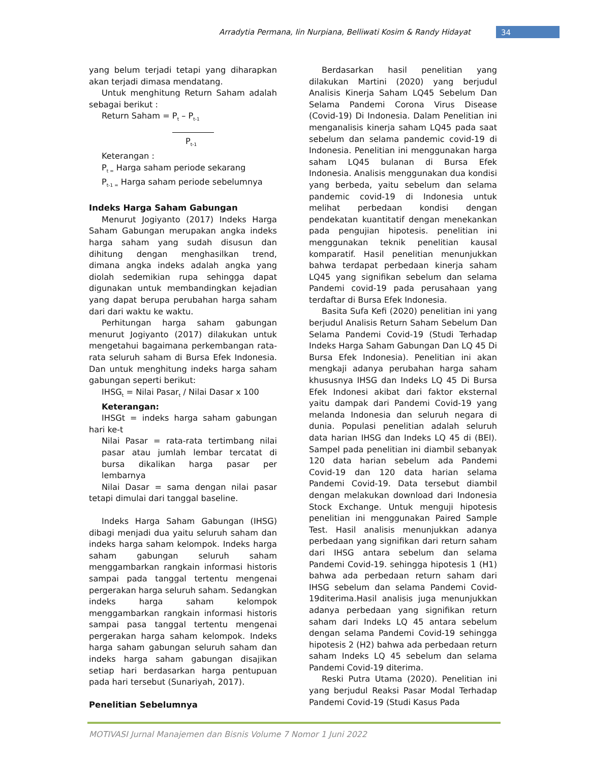Arradytia Permana, Iin Nurpiana, Belliwati Kosim & Randy Hidayat 34
yang belum terjadi tetapi yang diharapkan akan terjadi dimasa mendatang.
Untuk menghitung Return Saham adalah sebagai berikut :
Return Saham = P<sub>t</sub> – P<sub>t-1</sub>
P<sub>t-1</sub>
Keterangan :
P<sub>t =</sub> Harga saham periode sekarang
P<sub>t-1 =</sub> Harga saham periode sebelumnya
Indeks Harga Saham Gabungan
Menurut Jogiyanto (2017) Indeks Harga Saham Gabungan merupakan angka indeks harga saham yang sudah disusun dan dihitung dengan menghasilkan trend, dimana angka indeks adalah angka yang diolah sedemikian rupa sehingga dapat digunakan untuk membandingkan kejadian yang dapat berupa perubahan harga saham dari dari waktu ke waktu.
Perhitungan harga saham gabungan menurut Jogiyanto (2017) dilakukan untuk mengetahui bagaimana perkembangan rata-rata seluruh saham di Bursa Efek Indonesia. Dan untuk menghitung indeks harga saham gabungan seperti berikut:
IHSG<sub>t</sub> = Nilai Pasar<sub>t</sub> / Nilai Dasar x 100
Keterangan:
IHSGt = indeks harga saham gabungan hari ke-t
Nilai Pasar = rata-rata tertimbang nilai pasar atau jumlah lembar tercatat di bursa dikalikan harga pasar per lembarnya
Nilai Dasar = sama dengan nilai pasar tetapi dimulai dari tanggal baseline.
Indeks Harga Saham Gabungan (IHSG) dibagi menjadi dua yaitu seluruh saham dan indeks harga saham kelompok. Indeks harga saham gabungan seluruh saham menggambarkan rangkain informasi historis sampai pada tanggal tertentu mengenai pergerakan harga seluruh saham. Sedangkan indeks harga saham kelompok menggambarkan rangkain informasi historis sampai pasa tanggal tertentu mengenai pergerakan harga saham kelompok. Indeks harga saham gabungan seluruh saham dan indeks harga saham gabungan disajikan setiap hari berdasarkan harga pentupuan pada hari tersebut (Sunariyah, 2017).
Penelitian Sebelumnya
Berdasarkan hasil penelitian yang dilakukan Martini (2020) yang berjudul Analisis Kinerja Saham LQ45 Sebelum Dan Selama Pandemi Corona Virus Disease (Covid-19) Di Indonesia. Dalam Penelitian ini menganalisis kinerja saham LQ45 pada saat sebelum dan selama pandemic covid-19 di Indonesia. Penelitian ini menggunakan harga saham LQ45 bulanan di Bursa Efek Indonesia. Analisis menggunakan dua kondisi yang berbeda, yaitu sebelum dan selama pandemic covid-19 di Indonesia untuk melihat perbedaan kondisi dengan pendekatan kuantitatif dengan menekankan pada pengujian hipotesis. penelitian ini menggunakan teknik penelitian kausal komparatif. Hasil penelitian menunjukkan bahwa terdapat perbedaan kinerja saham LQ45 yang signifikan sebelum dan selama Pandemi covid-19 pada perusahaan yang terdaftar di Bursa Efek Indonesia.
Basita Sufa Kefi (2020) penelitian ini yang berjudul Analisis Return Saham Sebelum Dan Selama Pandemi Covid-19 (Studi Terhadap Indeks Harga Saham Gabungan Dan LQ 45 Di Bursa Efek Indonesia). Penelitian ini akan mengkaji adanya perubahan harga saham khususnya IHSG dan Indeks LQ 45 Di Bursa Efek Indonesi akibat dari faktor eksternal yaitu dampak dari Pandemi Covid-19 yang melanda Indonesia dan seluruh negara di dunia. Populasi penelitian adalah seluruh data harian IHSG dan Indeks LQ 45 di (BEI). Sampel pada penelitian ini diambil sebanyak 120 data harian sebelum ada Pandemi Covid-19 dan 120 data harian selama Pandemi Covid-19. Data tersebut diambil dengan melakukan download dari Indonesia Stock Exchange. Untuk menguji hipotesis penelitian ini menggunakan Paired Sample Test. Hasil analisis menunjukkan adanya perbedaan yang signifikan dari return saham dari IHSG antara sebelum dan selama Pandemi Covid-19. sehingga hipotesis 1 (H1) bahwa ada perbedaan return saham dari IHSG sebelum dan selama Pandemi Covid-19diterima.Hasil analisis juga menunjukkan adanya perbedaan yang signifikan return saham dari Indeks LQ 45 antara sebelum dengan selama Pandemi Covid-19 sehingga hipotesis 2 (H2) bahwa ada perbedaan return saham Indeks LQ 45 sebelum dan selama Pandemi Covid-19 diterima.
Reski Putra Utama (2020). Penelitian ini yang berjudul Reaksi Pasar Modal Terhadap Pandemi Covid-19 (Studi Kasus Pada
MOTIVASI Jurnal Manajemen dan Bisnis Volume 7 Nomor 1 Juni 2022